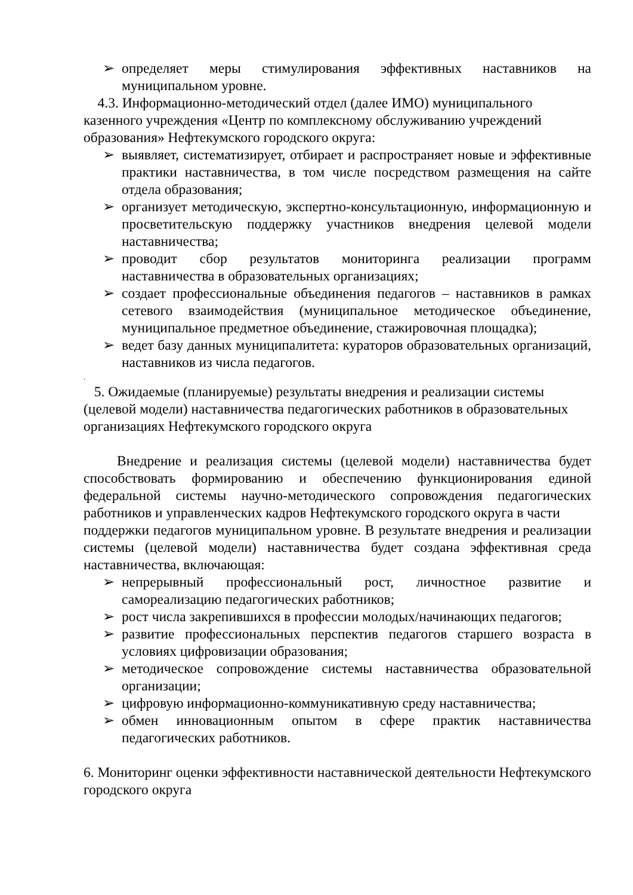➢ определяет меры стимулирования эффективных наставников на муниципальном уровне.
4.3. Информационно-методический отдел (далее ИМО) муниципального казенного учреждения «Центр по комплексному обслуживанию учреждений образования» Нефтекумского городского округа:
➢ выявляет, систематизирует, отбирает и распространяет новые и эффективные практики наставничества, в том числе посредством размещения на сайте отдела образования;
➢ организует методическую, экспертно-консультационную, информационную и просветительскую поддержку участников внедрения целевой модели наставничества;
➢ проводит сбор результатов мониторинга реализации программ наставничества в образовательных организациях;
➢ создает профессиональные объединения педагогов – наставников в рамках сетевого взаимодействия (муниципальное методическое объединение, муниципальное предметное объединение, стажировочная площадка);
➢ ведет базу данных муниципалитета: кураторов образовательных организаций, наставников из числа педагогов.
.
5. Ожидаемые (планируемые) результаты внедрения и реализации системы (целевой модели) наставничества педагогических работников в образовательных организациях Нефтекумского городского округа
Внедрение и реализация системы (целевой модели) наставничества будет способствовать формированию и обеспечению функционирования единой федеральной системы научно-методического сопровождения педагогических работников и управленческих кадров Нефтекумского городского округа в части
поддержки педагогов муниципальном уровне. В результате внедрения и реализации системы (целевой модели) наставничества будет создана эффективная среда наставничества, включающая:
➢ непрерывный профессиональный рост, личностное развитие и самореализацию педагогических работников;
➢ рост числа закрепившихся в профессии молодых/начинающих педагогов;
➢ развитие профессиональных перспектив педагогов старшего возраста в условиях цифровизации образования;
➢ методическое сопровождение системы наставничества образовательной организации;
➢ цифровую информационно-коммуникативную среду наставничества;
➢ обмен инновационным опытом в сфере практик наставничества педагогических работников.
6. Мониторинг оценки эффективности наставнической деятельности Нефтекумского городского округа